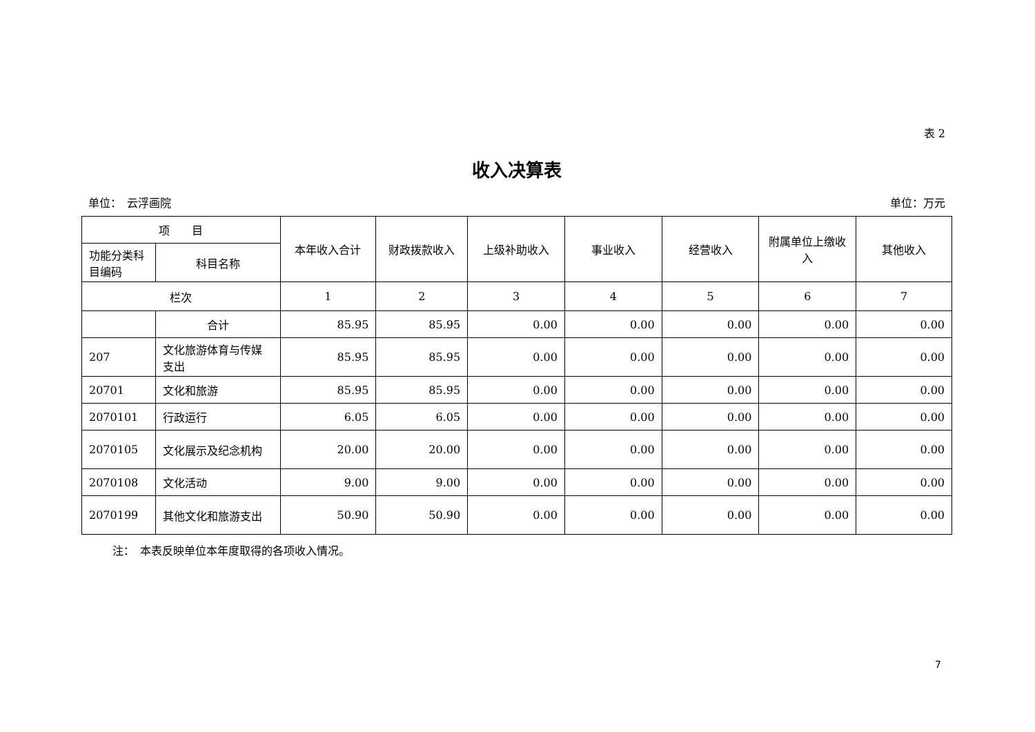表 2
收入决算表
单位：　云浮画院 单位：万元
| 项 目 | | 本年收入合计 | 财政拨款收入 | 上级补助收入 | 事业收入 | 经营收入 | 附属单位上缴收入 | 其他收入 |
| --- | --- | --- | --- | --- | --- | --- | --- | --- |
| 功能分类科目编码 | 科目名称 | | | | | | | |
| 栏次 | | 1 | 2 | 3 | 4 | 5 | 6 | 7 |
| | 合计 | 85.95 | 85.95 | 0.00 | 0.00 | 0.00 | 0.00 | 0.00 |
| 207 | 文化旅游体育与传媒支出 | 85.95 | 85.95 | 0.00 | 0.00 | 0.00 | 0.00 | 0.00 |
| 20701 | 文化和旅游 | 85.95 | 85.95 | 0.00 | 0.00 | 0.00 | 0.00 | 0.00 |
| 2070101 | 行政运行 | 6.05 | 6.05 | 0.00 | 0.00 | 0.00 | 0.00 | 0.00 |
| 2070105 | 文化展示及纪念机构 | 20.00 | 20.00 | 0.00 | 0.00 | 0.00 | 0.00 | 0.00 |
| 2070108 | 文化活动 | 9.00 | 9.00 | 0.00 | 0.00 | 0.00 | 0.00 | 0.00 |
| 2070199 | 其他文化和旅游支出 | 50.90 | 50.90 | 0.00 | 0.00 | 0.00 | 0.00 | 0.00 |
注：　本表反映单位本年度取得的各项收入情况。
7